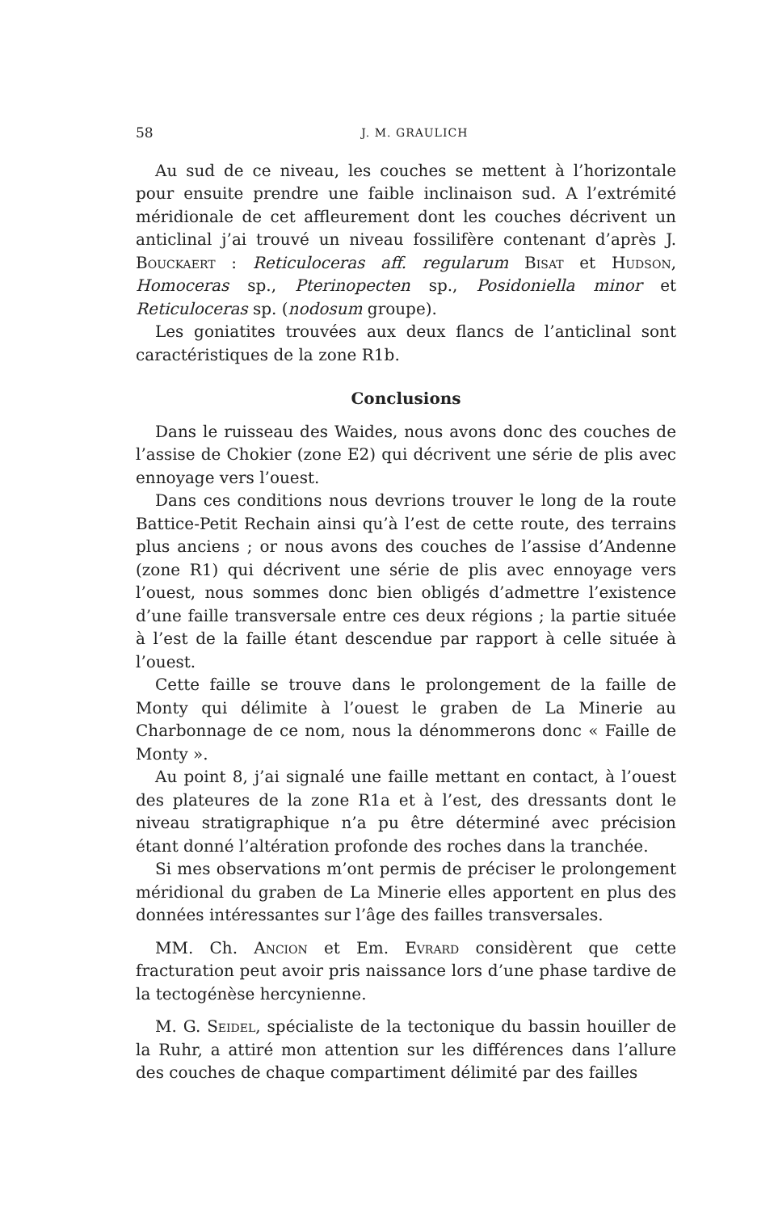58 J. M. GRAULICH
Au sud de ce niveau, les couches se mettent à l’horizontale pour ensuite prendre une faible inclinaison sud. A l’extrémité méridionale de cet affleurement dont les couches décrivent un anticlinal j’ai trouvé un niveau fossilifère contenant d’après J. Bouckaert : Reticuloceras aff. regularum Bisat et Hudson, Homoceras sp., Pterinopecten sp., Posidoniella minor et Reticuloceras sp. (nodosum groupe).
Les goniatites trouvées aux deux flancs de l’anticlinal sont caractéristiques de la zone R1b.
Conclusions
Dans le ruisseau des Waides, nous avons donc des couches de l’assise de Chokier (zone E2) qui décrivent une série de plis avec ennoyage vers l’ouest.
Dans ces conditions nous devrions trouver le long de la route Battice-Petit Rechain ainsi qu’à l’est de cette route, des terrains plus anciens ; or nous avons des couches de l’assise d’Andenne (zone R1) qui décrivent une série de plis avec ennoyage vers l’ouest, nous sommes donc bien obligés d’admettre l’existence d’une faille transversale entre ces deux régions ; la partie située à l’est de la faille étant descendue par rapport à celle située à l’ouest.
Cette faille se trouve dans le prolongement de la faille de Monty qui délimite à l’ouest le graben de La Minerie au Charbonnage de ce nom, nous la dénommerons donc « Faille de Monty ».
Au point 8, j’ai signalé une faille mettant en contact, à l’ouest des plateures de la zone R1a et à l’est, des dressants dont le niveau stratigraphique n’a pu être déterminé avec précision étant donné l’altération profonde des roches dans la tranchée.
Si mes observations m’ont permis de préciser le prolongement méridional du graben de La Minerie elles apportent en plus des données intéressantes sur l’âge des failles transversales.
MM. Ch. Ancion et Em. Evrard considèrent que cette fracturation peut avoir pris naissance lors d’une phase tardive de la tectogénèse hercynienne.
M. G. Seidel, spécialiste de la tectonique du bassin houiller de la Ruhr, a attiré mon attention sur les différences dans l’allure des couches de chaque compartiment délimité par des failles